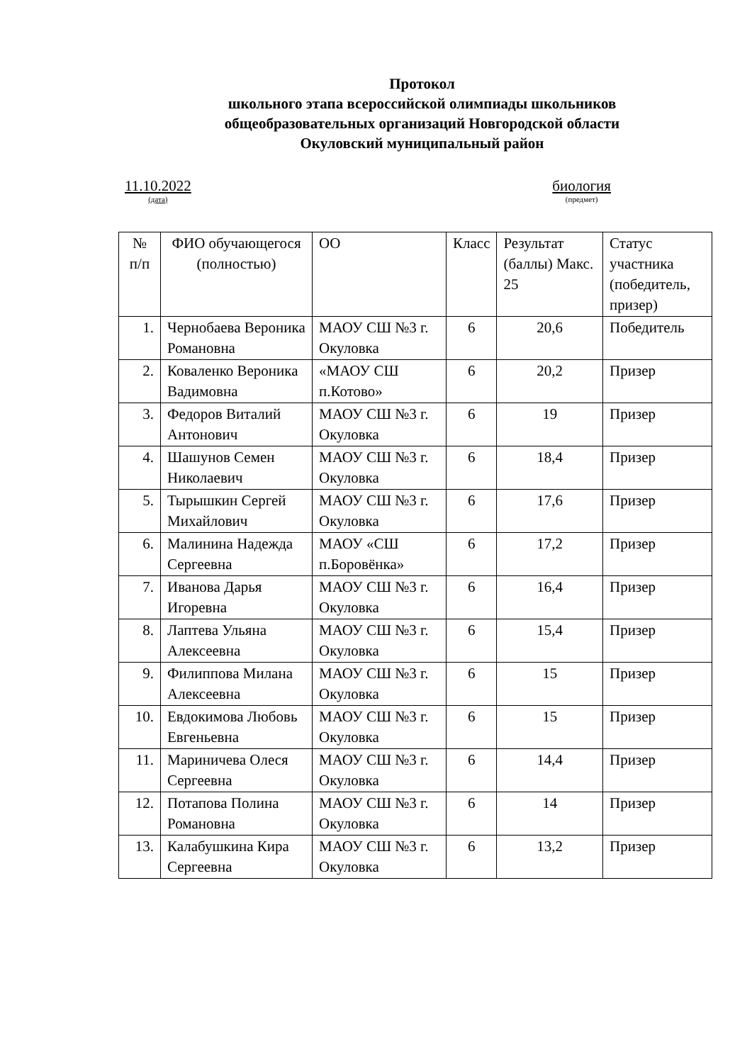Протокол
школьного этапа всероссийской олимпиады школьников
общеобразовательных организаций Новгородской области
Окуловский муниципальный район
11.10.2022
(дата)
биология
(предмет)
| № п/п | ФИО обучающегося (полностью) | ОО | Класс | Результат (баллы) Макс. 25 | Статус участника (победитель, призер) |
| 1. | Чернобаева Вероника Романовна | МАОУ СШ №3 г. Окуловка | 6 | 20,6 | Победитель |
| 2. | Коваленко Вероника Вадимовна | «МАОУ СШ п.Котово» | 6 | 20,2 | Призер |
| 3. | Федоров Виталий Антонович | МАОУ СШ №3 г. Окуловка | 6 | 19 | Призер |
| 4. | Шашунов Семен Николаевич | МАОУ СШ №3 г. Окуловка | 6 | 18,4 | Призер |
| 5. | Тырышкин Сергей Михайлович | МАОУ СШ №3 г. Окуловка | 6 | 17,6 | Призер |
| 6. | Малинина Надежда Сергеевна | МАОУ «СШ п.Боровёнка» | 6 | 17,2 | Призер |
| 7. | Иванова Дарья Игоревна | МАОУ СШ №3 г. Окуловка | 6 | 16,4 | Призер |
| 8. | Лаптева Ульяна Алексеевна | МАОУ СШ №3 г. Окуловка | 6 | 15,4 | Призер |
| 9. | Филиппова Милана Алексеевна | МАОУ СШ №3 г. Окуловка | 6 | 15 | Призер |
| 10. | Евдокимова Любовь Евгеньевна | МАОУ СШ №3 г. Окуловка | 6 | 15 | Призер |
| 11. | Мариничева Олеся Сергеевна | МАОУ СШ №3 г. Окуловка | 6 | 14,4 | Призер |
| 12. | Потапова Полина Романовна | МАОУ СШ №3 г. Окуловка | 6 | 14 | Призер |
| 13. | Калабушкина Кира Сергеевна | МАОУ СШ №3 г. Окуловка | 6 | 13,2 | Призер |